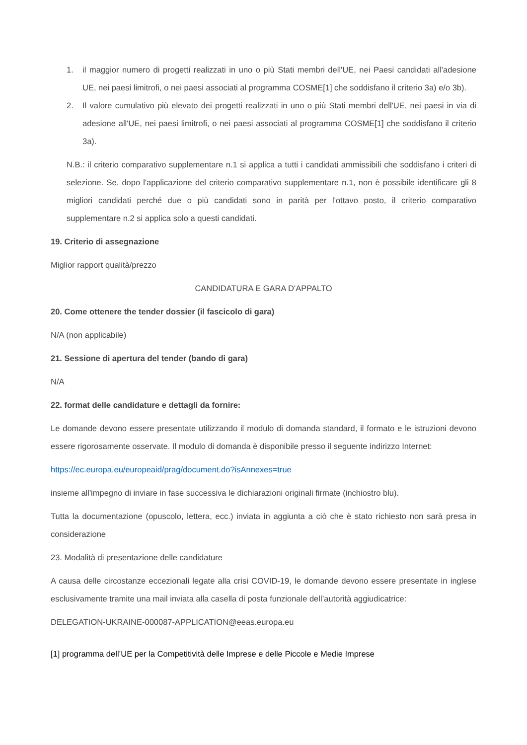1. il maggior numero di progetti realizzati in uno o più Stati membri dell'UE, nei Paesi candidati all'adesione UE, nei paesi limitrofi, o nei paesi associati al programma COSME[1] che soddisfano il criterio 3a) e/o 3b).
2. Il valore cumulativo più elevato dei progetti realizzati in uno o più Stati membri dell'UE, nei paesi in via di adesione all'UE, nei paesi limitrofi, o nei paesi associati al programma COSME[1] che soddisfano il criterio 3a).
N.B.: il criterio comparativo supplementare n.1 si applica a tutti i candidati ammissibili che soddisfano i criteri di selezione. Se, dopo l'applicazione del criterio comparativo supplementare n.1, non è possibile identificare gli 8 migliori candidati perché due o più candidati sono in parità per l'ottavo posto, il criterio comparativo supplementare n.2 si applica solo a questi candidati.
19. Criterio di assegnazione
Miglior rapport qualità/prezzo
CANDIDATURA E GARA D'APPALTO
20. Come ottenere the tender dossier (il fascicolo di gara)
N/A (non applicabile)
21. Sessione di apertura del tender (bando di gara)
N/A
22. format delle candidature e dettagli da fornire:
Le domande devono essere presentate utilizzando il modulo di domanda standard, il formato e le istruzioni devono essere rigorosamente osservate. Il modulo di domanda è disponibile presso il seguente indirizzo Internet:
https://ec.europa.eu/europeaid/prag/document.do?isAnnexes=true
insieme all'impegno di inviare in fase successiva le dichiarazioni originali firmate (inchiostro blu).
Tutta la documentazione (opuscolo, lettera, ecc.) inviata in aggiunta a ciò che è stato richiesto non sarà presa in considerazione
23. Modalità di presentazione delle candidature
A causa delle circostanze eccezionali legate alla crisi COVID-19, le domande devono essere presentate in inglese esclusivamente tramite una mail inviata alla casella di posta funzionale dell’autorità aggiudicatrice:
DELEGATION-UKRAINE-000087-APPLICATION@eeas.europa.eu
[1] programma dell’UE per la Competitività delle Imprese e delle Piccole e Medie Imprese